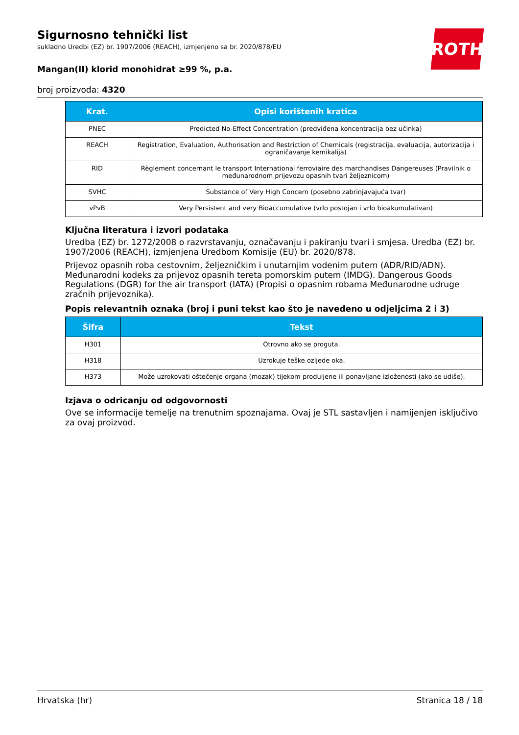ROTH
Sigurnosno tehnički list
sukladno Uredbi (EZ) br. 1907/2006 (REACH), izmjenjeno sa br. 2020/878/EU
Mangan(II) klorid monohidrat ≥99 %, p.a.
broj proizvoda: 4320
| Krat. | Opisi korištenih kratica |
| --- | --- |
| PNEC | Predicted No-Effect Concentration (predviđena koncentracija bez učinka) |
| REACH | Registration, Evaluation, Authorisation and Restriction of Chemicals (registracija, evaluacija, autorizacija i ograničavanje kemikalija) |
| RID | Règlement concernant le transport International ferroviaire des marchandises Dangereuses (Pravilnik o međunarodnom prijevozu opasnih tvari željeznicom) |
| SVHC | Substance of Very High Concern (posebno zabrinjavajuća tvar) |
| vPvB | Very Persistent and very Bioaccumulative (vrlo postojan i vrlo bioakumulativan) |
Ključna literatura i izvori podataka
Uredba (EZ) br. 1272/2008 o razvrstavanju, označavanju i pakiranju tvari i smjesa. Uredba (EZ) br. 1907/2006 (REACH), izmjenjena Uredbom Komisije (EU) br. 2020/878.
Prijevoz opasnih roba cestovnim, željezničkim i unutarnjim vodenim putem (ADR/RID/ADN). Međunarodni kodeks za prijevoz opasnih tereta pomorskim putem (IMDG). Dangerous Goods Regulations (DGR) for the air transport (IATA) (Propisi o opasnim robama Međunarodne udruge zračnih prijevoznika).
Popis relevantnih oznaka (broj i puni tekst kao što je navedeno u odjeljcima 2 i 3)
| Šifra | Tekst |
| --- | --- |
| H301 | Otrovno ako se proguta. |
| H318 | Uzrokuje teške ozljede oka. |
| H373 | Može uzrokovati oštećenje organa (mozak) tijekom produljene ili ponavljane izloženosti (ako se udiše). |
Izjava o odricanju od odgovornosti
Ove se informacije temelje na trenutnim spoznajama. Ovaj je STL sastavljen i namijenjen isključivo za ovaj proizvod.
Hrvatska (hr) Stranica 18 / 18